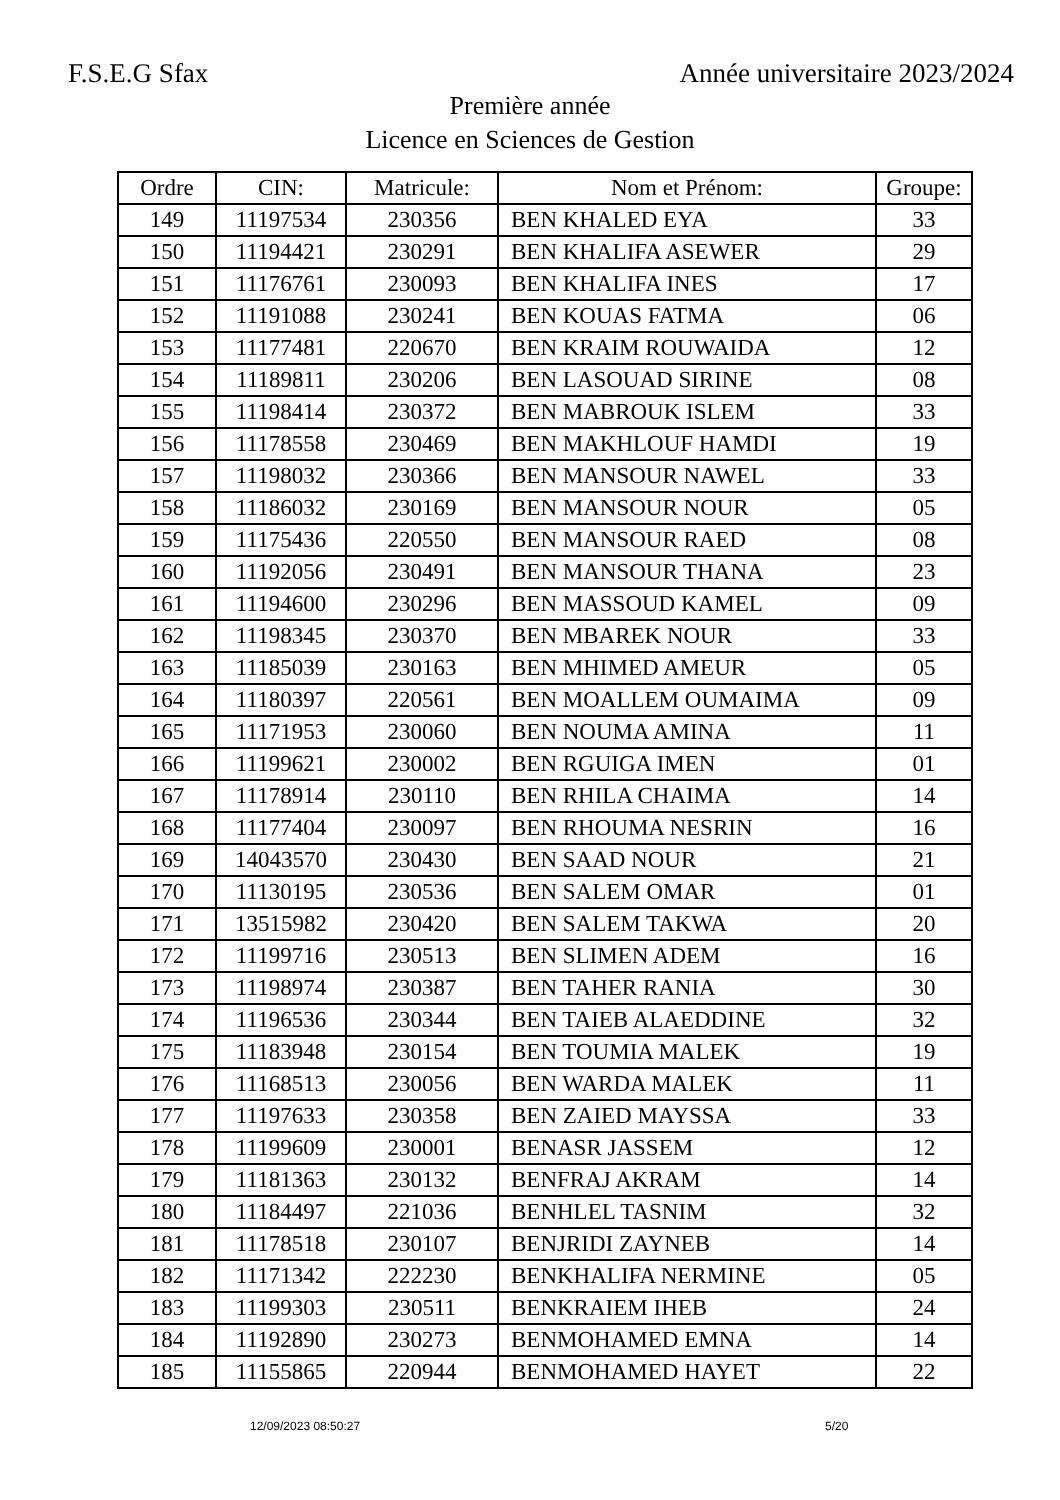F.S.E.G Sfax Année universitaire 2023/2024
Première année
Licence en Sciences de Gestion
| Ordre | CIN: | Matricule: | Nom et Prénom: | Groupe: |
| --- | --- | --- | --- | --- |
| 149 | 11197534 | 230356 | BEN KHALED EYA | 33 |
| 150 | 11194421 | 230291 | BEN KHALIFA ASEWER | 29 |
| 151 | 11176761 | 230093 | BEN KHALIFA INES | 17 |
| 152 | 11191088 | 230241 | BEN KOUAS FATMA | 06 |
| 153 | 11177481 | 220670 | BEN KRAIM ROUWAIDA | 12 |
| 154 | 11189811 | 230206 | BEN LASOUAD SIRINE | 08 |
| 155 | 11198414 | 230372 | BEN MABROUK ISLEM | 33 |
| 156 | 11178558 | 230469 | BEN MAKHLOUF HAMDI | 19 |
| 157 | 11198032 | 230366 | BEN MANSOUR NAWEL | 33 |
| 158 | 11186032 | 230169 | BEN MANSOUR NOUR | 05 |
| 159 | 11175436 | 220550 | BEN MANSOUR RAED | 08 |
| 160 | 11192056 | 230491 | BEN MANSOUR THANA | 23 |
| 161 | 11194600 | 230296 | BEN MASSOUD KAMEL | 09 |
| 162 | 11198345 | 230370 | BEN MBAREK NOUR | 33 |
| 163 | 11185039 | 230163 | BEN MHIMED AMEUR | 05 |
| 164 | 11180397 | 220561 | BEN MOALLEM OUMAIMA | 09 |
| 165 | 11171953 | 230060 | BEN NOUMA AMINA | 11 |
| 166 | 11199621 | 230002 | BEN RGUIGA IMEN | 01 |
| 167 | 11178914 | 230110 | BEN RHILA CHAIMA | 14 |
| 168 | 11177404 | 230097 | BEN RHOUMA NESRIN | 16 |
| 169 | 14043570 | 230430 | BEN SAAD NOUR | 21 |
| 170 | 11130195 | 230536 | BEN SALEM OMAR | 01 |
| 171 | 13515982 | 230420 | BEN SALEM TAKWA | 20 |
| 172 | 11199716 | 230513 | BEN SLIMEN ADEM | 16 |
| 173 | 11198974 | 230387 | BEN TAHER RANIA | 30 |
| 174 | 11196536 | 230344 | BEN TAIEB ALAEDDINE | 32 |
| 175 | 11183948 | 230154 | BEN TOUMIA MALEK | 19 |
| 176 | 11168513 | 230056 | BEN WARDA MALEK | 11 |
| 177 | 11197633 | 230358 | BEN ZAIED MAYSSA | 33 |
| 178 | 11199609 | 230001 | BENASR JASSEM | 12 |
| 179 | 11181363 | 230132 | BENFRAJ AKRAM | 14 |
| 180 | 11184497 | 221036 | BENHLEL TASNIM | 32 |
| 181 | 11178518 | 230107 | BENJRIDI ZAYNEB | 14 |
| 182 | 11171342 | 222230 | BENKHALIFA NERMINE | 05 |
| 183 | 11199303 | 230511 | BENKRAIEM IHEB | 24 |
| 184 | 11192890 | 230273 | BENMOHAMED EMNA | 14 |
| 185 | 11155865 | 220944 | BENMOHAMED HAYET | 22 |
12/09/2023 08:50:27 5/20